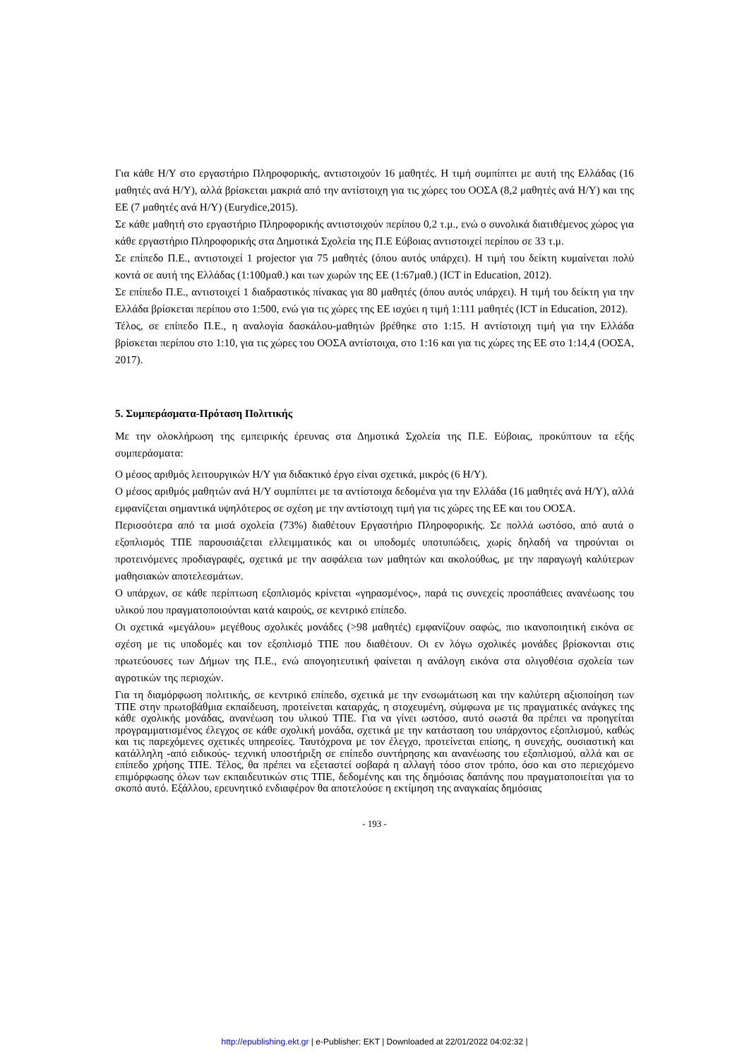Για κάθε Η/Υ στο εργαστήριο Πληροφορικής, αντιστοιχούν 16 μαθητές. Η τιμή συμπίπτει με αυτή της Ελλάδας (16 μαθητές ανά Η/Υ), αλλά βρίσκεται μακριά από την αντίστοιχη για τις χώρες του ΟΟΣΑ (8,2 μαθητές ανά Η/Υ) και της ΕΕ (7 μαθητές ανά Η/Υ) (Eurydice,2015).
Σε κάθε μαθητή στο εργαστήριο Πληροφορικής αντιστοιχούν περίπου 0,2 τ.μ., ενώ ο συνολικά διατιθέμενος χώρος για κάθε εργαστήριο Πληροφορικής στα Δημοτικά Σχολεία της Π.Ε Εύβοιας αντιστοιχεί περίπου σε 33 τ.μ.
Σε επίπεδο Π.Ε., αντιστοιχεί 1 projector για 75 μαθητές (όπου αυτός υπάρχει). Η τιμή του δείκτη κυμαίνεται πολύ κοντά σε αυτή της Ελλάδας (1:100μαθ.) και των χωρών της ΕΕ (1:67μαθ.) (ICT in Education, 2012).
Σε επίπεδο Π.Ε., αντιστοιχεί 1 διαδραστικός πίνακας για 80 μαθητές (όπου αυτός υπάρχει). Η τιμή του δείκτη για την Ελλάδα βρίσκεται περίπου στο 1:500, ενώ για τις χώρες της ΕΕ ισχύει η τιμή 1:111 μαθητές (ICT in Education, 2012).
Τέλος, σε επίπεδο Π.Ε., η αναλογία δασκάλου-μαθητών βρέθηκε στο 1:15. Η αντίστοιχη τιμή για την Ελλάδα βρίσκεται περίπου στο 1:10, για τις χώρες του ΟΟΣΑ αντίστοιχα, στο 1:16 και για τις χώρες της ΕΕ στο 1:14,4 (ΟΟΣΑ, 2017).
5. Συμπεράσματα-Πρόταση Πολιτικής
Με την ολοκλήρωση της εμπειρικής έρευνας στα Δημοτικά Σχολεία της Π.Ε. Εύβοιας, προκύπτουν τα εξής συμπεράσματα:
Ο μέσος αριθμός λειτουργικών Η/Υ για διδακτικό έργο είναι σχετικά, μικρός (6 Η/Υ).
Ο μέσος αριθμός μαθητών ανά Η/Υ συμπίπτει με τα αντίστοιχα δεδομένα για την Ελλάδα (16 μαθητές ανά Η/Υ), αλλά εμφανίζεται σημαντικά υψηλότερος σε σχέση με την αντίστοιχη τιμή για τις χώρες της ΕΕ και του ΟΟΣΑ.
Περισσότερα από τα μισά σχολεία (73%) διαθέτουν Εργαστήριο Πληροφορικής. Σε πολλά ωστόσο, από αυτά ο εξοπλισμός ΤΠΕ παρουσιάζεται ελλειμματικός και οι υποδομές υποτυπώδεις, χωρίς δηλαδή να τηρούνται οι προτεινόμενες προδιαγραφές, σχετικά με την ασφάλεια των μαθητών και ακολούθως, με την παραγωγή καλύτερων μαθησιακών αποτελεσμάτων.
Ο υπάρχων, σε κάθε περίπτωση εξοπλισμός κρίνεται «γηρασμένος», παρά τις συνεχείς προσπάθειες ανανέωσης του υλικού που πραγματοποιούνται κατά καιρούς, σε κεντρικό επίπεδο.
Οι σχετικά «μεγάλου» μεγέθους σχολικές μονάδες (>98 μαθητές) εμφανίζουν σαφώς, πιο ικανοποιητική εικόνα σε σχέση με τις υποδομές και τον εξοπλισμό ΤΠΕ που διαθέτουν. Οι εν λόγω σχολικές μονάδες βρίσκονται στις πρωτεύουσες των Δήμων της Π.Ε., ενώ απογοητευτική φαίνεται η ανάλογη εικόνα στα ολιγοθέσια σχολεία των αγροτικών της περιοχών.
Για τη διαμόρφωση πολιτικής, σε κεντρικό επίπεδο, σχετικά με την ενσωμάτωση και την καλύτερη αξιοποίηση των ΤΠΕ στην πρωτοβάθμια εκπαίδευση, προτείνεται καταρχάς, η στοχευμένη, σύμφωνα με τις πραγματικές ανάγκες της κάθε σχολικής μονάδας, ανανέωση του υλικού ΤΠΕ. Για να γίνει ωστόσο, αυτό σωστά θα πρέπει να προηγείται προγραμματισμένος έλεγχος σε κάθε σχολική μονάδα, σχετικά με την κατάσταση του υπάρχοντος εξοπλισμού, καθώς και τις παρεχόμενες σχετικές υπηρεσίες. Ταυτόχρονα με τον έλεγχο, προτείνεται επίσης, η συνεχής, ουσιαστική και κατάλληλη -από ειδικούς- τεχνική υποστήριξη σε επίπεδο συντήρησης και ανανέωσης του εξοπλισμού, αλλά και σε επίπεδο χρήσης ΤΠΕ. Τέλος, θα πρέπει να εξεταστεί σοβαρά η αλλαγή τόσο στον τρόπο, όσο και στο περιεχόμενο επιμόρφωσης όλων των εκπαιδευτικών στις ΤΠΕ, δεδομένης και της δημόσιας δαπάνης που πραγματοποιείται για το σκοπό αυτό. Εξάλλου, ερευνητικό ενδιαφέρον θα αποτελούσε η εκτίμηση της αναγκαίας δημόσιας
- 193 -
http://epublishing.ekt.gr | e-Publisher: EKT | Downloaded at 22/01/2022 04:02:32 |